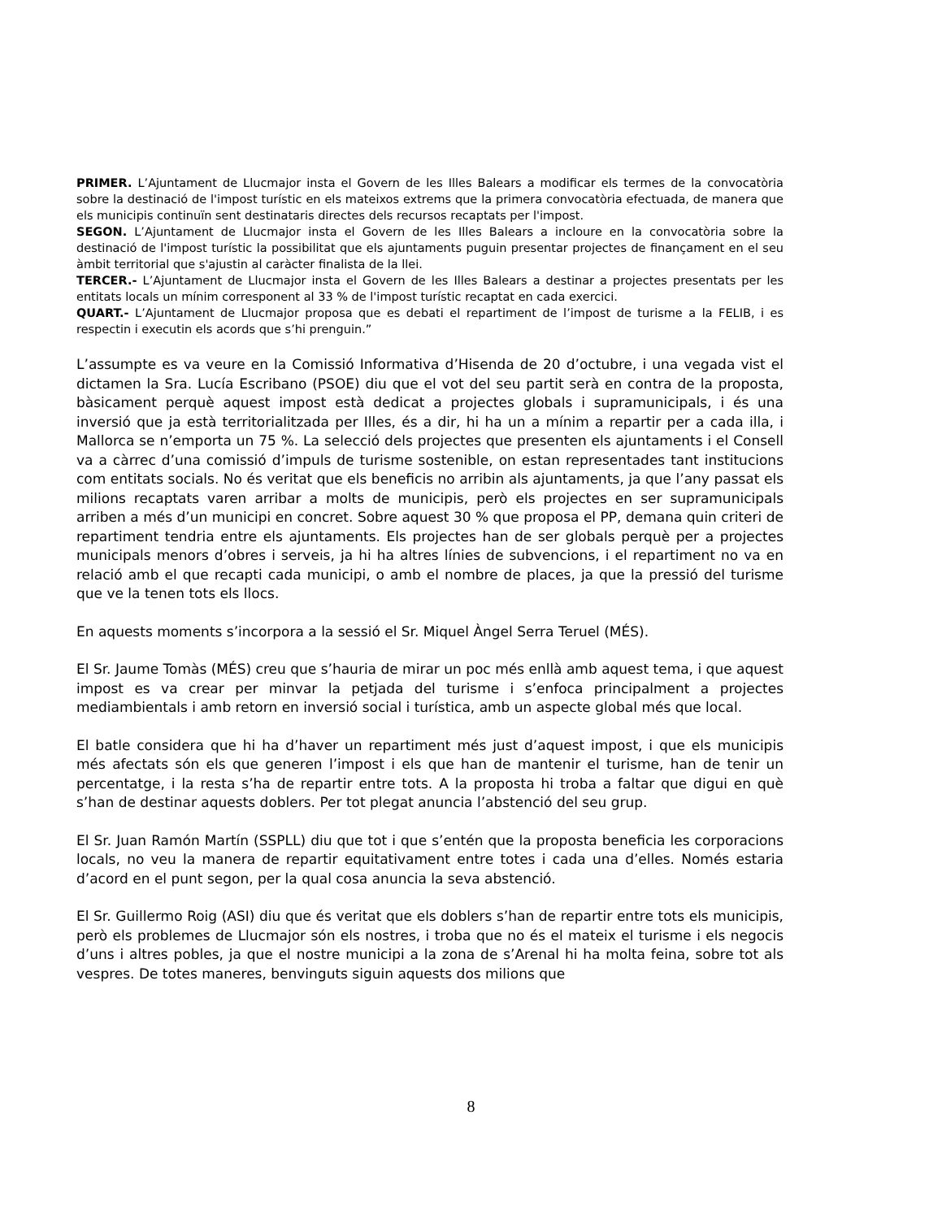PRIMER. L’Ajuntament de Llucmajor insta el Govern de les Illes Balears a modificar els termes de la convocatòria sobre la destinació de l'impost turístic en els mateixos extrems que la primera convocatòria efectuada, de manera que els municipis continuïn sent destinataris directes dels recursos recaptats per l'impost.
SEGON. L’Ajuntament de Llucmajor insta el Govern de les Illes Balears a incloure en la convocatòria sobre la destinació de l'impost turístic la possibilitat que els ajuntaments puguin presentar projectes de finançament en el seu àmbit territorial que s'ajustin al caràcter finalista de la llei.
TERCER.- L’Ajuntament de Llucmajor insta el Govern de les Illes Balears a destinar a projectes presentats per les entitats locals un mínim corresponent al 33 % de l'impost turístic recaptat en cada exercici.
QUART.- L’Ajuntament de Llucmajor proposa que es debati el repartiment de l’impost de turisme a la FELIB, i es respectin i executin els acords que s’hi prenguin.”
L’assumpte es va veure en la Comissió Informativa d’Hisenda de 20 d’octubre, i una vegada vist el dictamen la Sra. Lucía Escribano (PSOE) diu que el vot del seu partit serà en contra de la proposta, bàsicament perquè aquest impost està dedicat a projectes globals i supramunicipals, i és una inversió que ja està territorialitzada per Illes, és a dir, hi ha un a mínim a repartir per a cada illa, i Mallorca se n’emporta un 75 %. La selecció dels projectes que presenten els ajuntaments i el Consell va a càrrec d’una comissió d’impuls de turisme sostenible, on estan representades tant institucions com entitats socials. No és veritat que els beneficis no arribin als ajuntaments, ja que l’any passat els milions recaptats varen arribar a molts de municipis, però els projectes en ser supramunicipals arriben a més d’un municipi en concret. Sobre aquest 30 % que proposa el PP, demana quin criteri de repartiment tendria entre els ajuntaments. Els projectes han de ser globals perquè per a projectes municipals menors d’obres i serveis, ja hi ha altres línies de subvencions, i el repartiment no va en relació amb el que recapti cada municipi, o amb el nombre de places, ja que la pressió del turisme que ve la tenen tots els llocs.
En aquests moments s’incorpora a la sessió el Sr. Miquel Àngel Serra Teruel (MÉS).
El Sr. Jaume Tomàs (MÉS) creu que s’hauria de mirar un poc més enllà amb aquest tema, i que aquest impost es va crear per minvar la petjada del turisme i s’enfoca principalment a projectes mediambientals i amb retorn en inversió social i turística, amb un aspecte global més que local.
El batle considera que hi ha d’haver un repartiment més just d’aquest impost, i que els municipis més afectats són els que generen l’impost i els que han de mantenir el turisme, han de tenir un percentatge, i la resta s’ha de repartir entre tots. A la proposta hi troba a faltar que digui en què s’han de destinar aquests doblers. Per tot plegat anuncia l’abstenció del seu grup.
El Sr. Juan Ramón Martín (SSPLL) diu que tot i que s’entén que la proposta beneficia les corporacions locals, no veu la manera de repartir equitativament entre totes i cada una d’elles. Només estaria d’acord en el punt segon, per la qual cosa anuncia la seva abstenció.
El Sr. Guillermo Roig (ASI) diu que és veritat que els doblers s’han de repartir entre tots els municipis, però els problemes de Llucmajor són els nostres, i troba que no és el mateix el turisme i els negocis d’uns i altres pobles, ja que el nostre municipi a la zona de s’Arenal hi ha molta feina, sobre tot als vespres. De totes maneres, benvinguts siguin aquests dos milions que
8